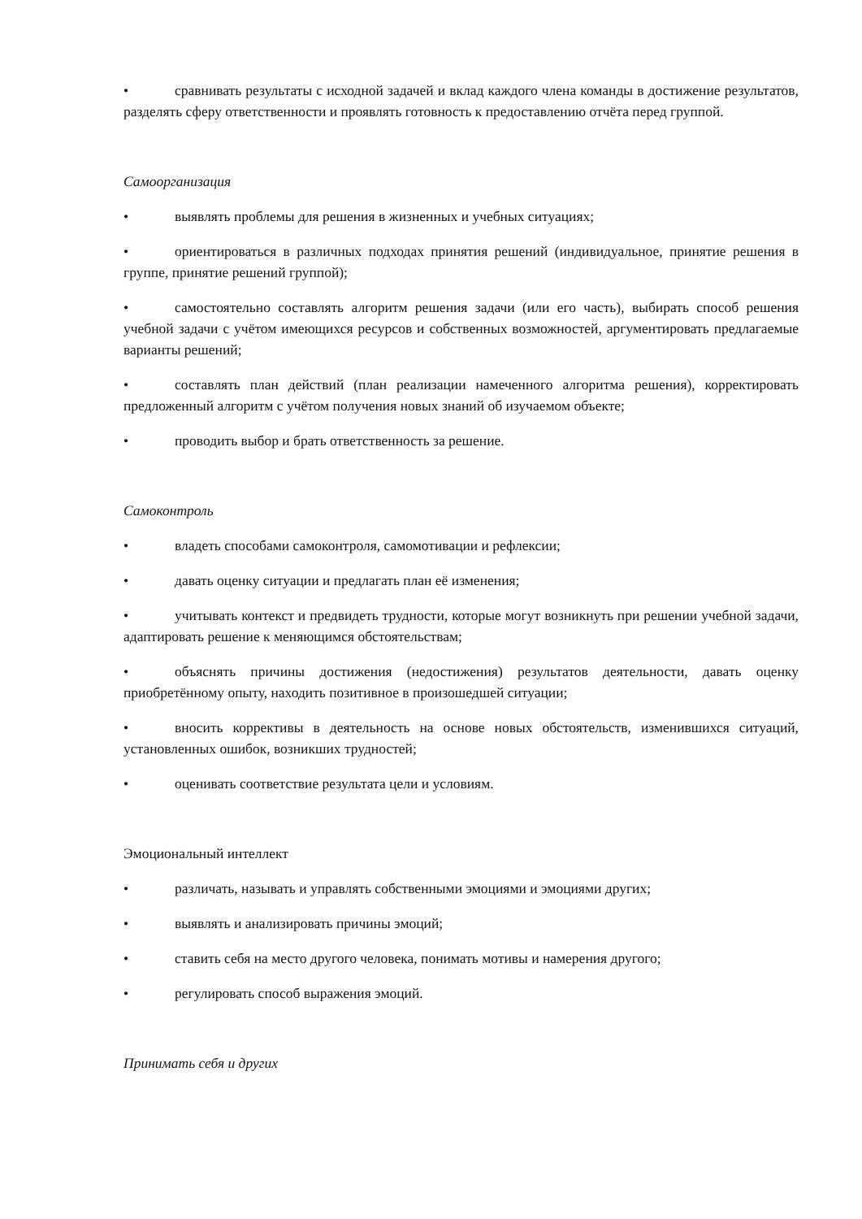• сравнивать результаты с исходной задачей и вклад каждого члена команды в достижение результатов, разделять сферу ответственности и проявлять готовность к предоставлению отчёта перед группой.
Самоорганизация
• выявлять проблемы для решения в жизненных и учебных ситуациях;
• ориентироваться в различных подходах принятия решений (индивидуальное, принятие решения в группе, принятие решений группой);
• самостоятельно составлять алгоритм решения задачи (или его часть), выбирать способ решения учебной задачи с учётом имеющихся ресурсов и собственных возможностей, аргументировать предлагаемые варианты решений;
• составлять план действий (план реализации намеченного алгоритма решения), корректировать предложенный алгоритм с учётом получения новых знаний об изучаемом объекте;
• проводить выбор и брать ответственность за решение.
Самоконтроль
• владеть способами самоконтроля, самомотивации и рефлексии;
• давать оценку ситуации и предлагать план её изменения;
• учитывать контекст и предвидеть трудности, которые могут возникнуть при решении учебной задачи, адаптировать решение к меняющимся обстоятельствам;
• объяснять причины достижения (недостижения) результатов деятельности, давать оценку приобретённому опыту, находить позитивное в произошедшей ситуации;
• вносить коррективы в деятельность на основе новых обстоятельств, изменившихся ситуаций, установленных ошибок, возникших трудностей;
• оценивать соответствие результата цели и условиям.
Эмоциональный интеллект
• различать, называть и управлять собственными эмоциями и эмоциями других;
• выявлять и анализировать причины эмоций;
• ставить себя на место другого человека, понимать мотивы и намерения другого;
• регулировать способ выражения эмоций.
Принимать себя и других